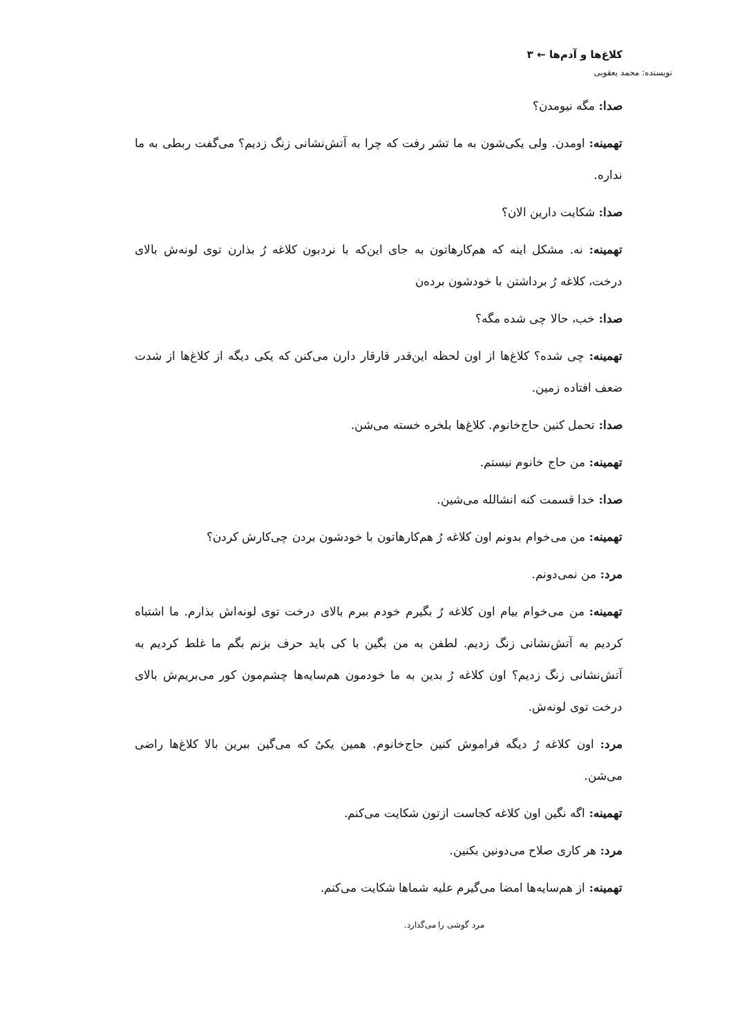کلاغ‌ها و آدم‌ها ← ۳
نویسنده: محمد یعقوبی
صدا: مگه نیومدن؟
تهمینه: اومدن. ولی یکی‌شون به ما تشر رفت که چرا به آتش‌نشانی زنگ زدیم؟ می‌گفت ربطی به ما نداره.
صدا: شکایت دارین الان؟
تهمینه: نه. مشکل اینه که هم‌کارهاتون به جای این‌که با نردبون کلاغه رُ بذارن توی لونه‌ش بالای درخت، کلاغه رُ برداشتن با خودشون بردەن
صدا: خب، حالا چی شده مگه؟
تهمینه: چی شده؟ کلاغ‌ها از اون لحظه این‌قدر قارقار دارن می‌کنن که یکی دیگه از کلاغ‌ها از شدت ضعف افتاده زمین.
صدا: تحمل کنین حاج‌خانوم. کلاغ‌ها بلخره خسته می‌شن.
تهمینه: من حاج خانوم نیستم.
صدا: خدا قسمت کنه انشالله می‌شین.
تهمینه: من می‌خوام بدونم اون کلاغه رُ هم‌کارهاتون با خودشون بردن چی‌کارش کردن؟
مرد: من نمی‌دونم.
تهمینه: من می‌خوام بیام اون کلاغه رُ بگیرم خودم ببرم بالای درخت توی لونه‌اش بذارم. ما اشتباه کردیم به آتش‌نشانی زنگ زدیم. لطفن به من بگین با کی باید حرف بزنم بگم ما غلط کردیم به آتش‌نشانی زنگ زدیم؟ اون کلاغه رُ بدین به ما خودمون هم‌سایه‌ها چشم‌مون کور می‌بریم‌ش بالای درخت توی لونه‌ش.
مرد: اون کلاغه رُ دیگه فراموش کنین حاج‌خانوم. همین یکیُ که می‌گین ببرین بالا کلاغ‌ها راضی می‌شن.
تهمینه: اگه نگین اون کلاغه کجاست ازتون شکایت می‌کنم.
مرد: هر کاری صلاح می‌دونین بکنین.
تهمینه: از هم‌سایه‌ها امضا می‌گیرم علیه شماها شکایت می‌کنم.
مرد گوشی را می‌گذارد.